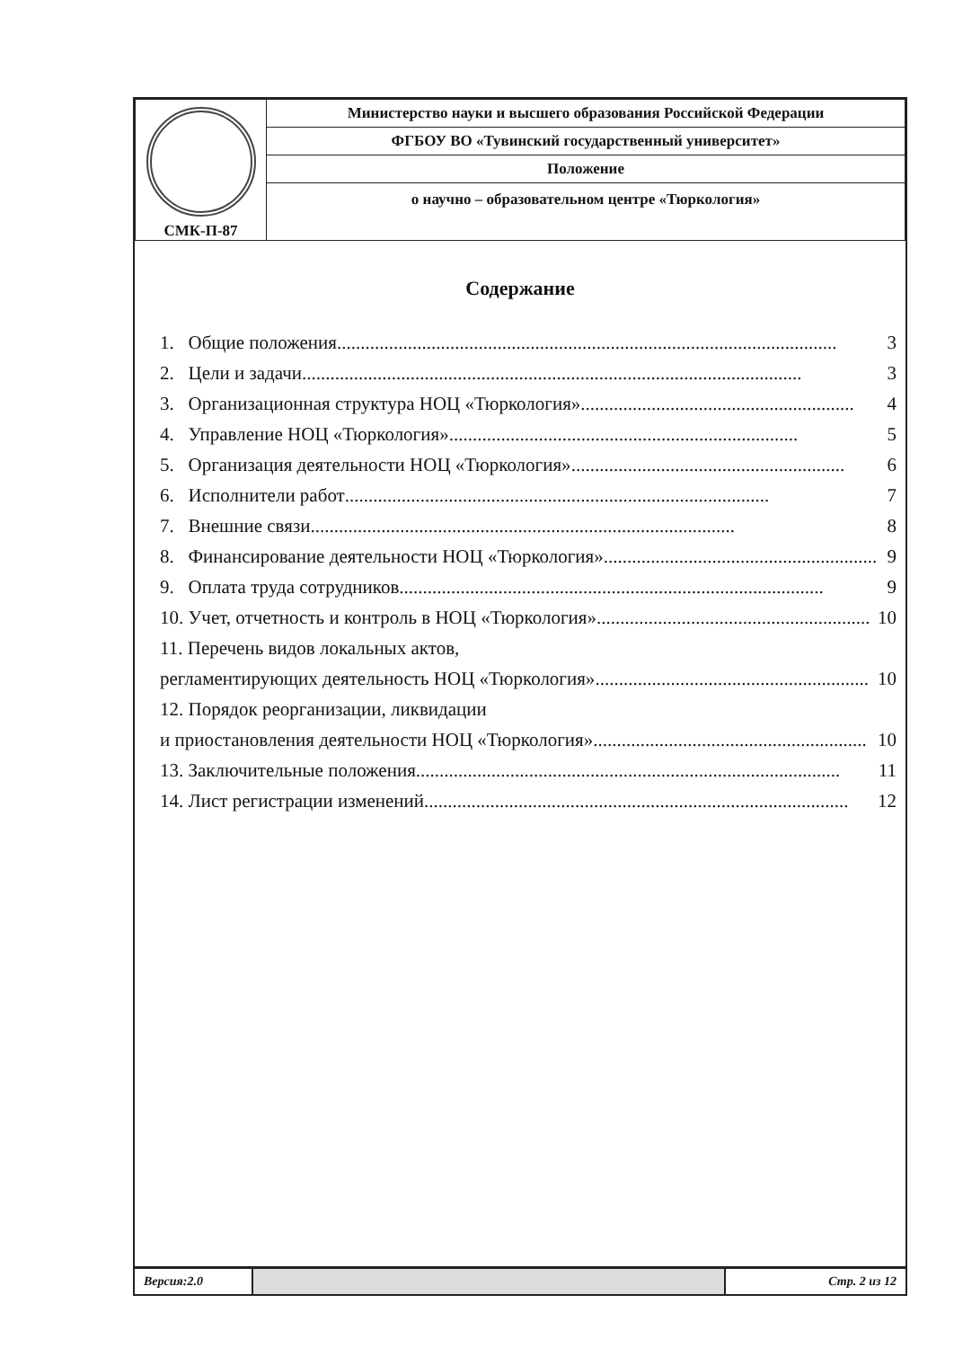| СМК-П-87 | Министерство науки и высшего образования Российской Федерации |
| | ФГБОУ ВО «Тувинский государственный университет» |
| | Положение |
| | о научно – образовательном центре «Тюркология» |
Содержание
1. Общие положения .......................................................................................................... 3
2. Цели и задачи .......................................................................................................... 3
3. Организационная структура НОЦ «Тюркология» .......................................................... 4
4. Управление НОЦ «Тюркология» .......................................................................... 5
5. Организация деятельности НОЦ «Тюркология» .......................................................... 6
6. Исполнители работ.......................................................................................... 7
7. Внешние связи.......................................................................................... 8
8. Финансирование деятельности НОЦ «Тюркология» .......................................................... 9
9. Оплата труда сотрудников .......................................................................................... 9
10. Учет, отчетность и контроль в НОЦ «Тюркология» .......................................................... 10
11. Перечень видов локальных актов,
регламентирующих деятельность НОЦ «Тюркология» .......................................................... 10
12. Порядок реорганизации, ликвидации
и приостановления деятельности НОЦ «Тюркология» .......................................................... 10
13. Заключительные положения.......................................................................................... 11
14. Лист регистрации изменений .......................................................................................... 12
Версия:2.0 Стр. 2 из 12